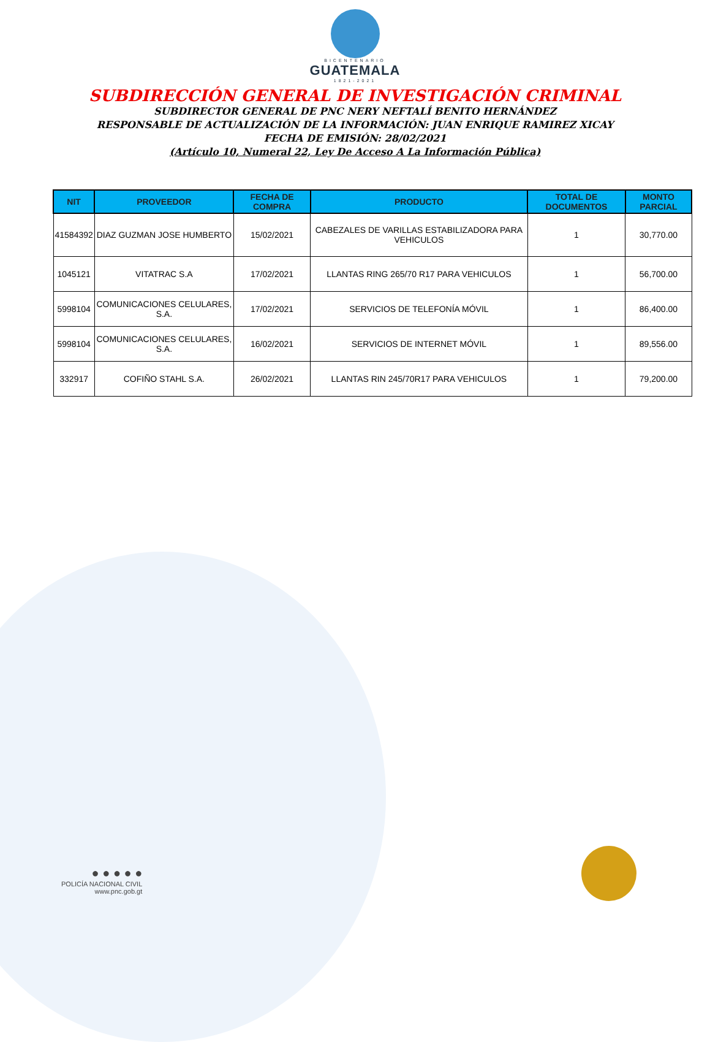BICENTENARIO
GUATEMALA
1821-2021
SUBDIRECCIÓN GENERAL DE INVESTIGACIÓN CRIMINAL
SUBDIRECTOR GENERAL DE PNC NERY NEFTALÍ BENITO HERNÁNDEZ
RESPONSABLE DE ACTUALIZACIÓN DE LA INFORMACIÓN: JUAN ENRIQUE RAMIREZ XICAY
FECHA DE EMISIÓN: 28/02/2021
(Artículo 10, Numeral 22, Ley De Acceso A La Información Pública)
| NIT | PROVEEDOR | FECHA DE COMPRA | PRODUCTO | TOTAL DE DOCUMENTOS | MONTO PARCIAL |
| --- | --- | --- | --- | --- | --- |
| 41584392 | DIAZ GUZMAN JOSE HUMBERTO | 15/02/2021 | CABEZALES DE VARILLAS ESTABILIZADORA PARA VEHICULOS | 1 | 30,770.00 |
| 1045121 | VITATRAC S.A | 17/02/2021 | LLANTAS RING 265/70 R17 PARA VEHICULOS | 1 | 56,700.00 |
| 5998104 | COMUNICACIONES CELULARES, S.A. | 17/02/2021 | SERVICIOS DE TELEFONÍA MÓVIL | 1 | 86,400.00 |
| 5998104 | COMUNICACIONES CELULARES, S.A. | 16/02/2021 | SERVICIOS DE INTERNET MÓVIL | 1 | 89,556.00 |
| 332917 | COFIÑO STAHL S.A. | 26/02/2021 | LLANTAS RIN 245/70R17 PARA VEHICULOS | 1 | 79,200.00 |
● ● ● ● ●
POLICÍA NACIONAL CIVIL
www.pnc.gob.gt